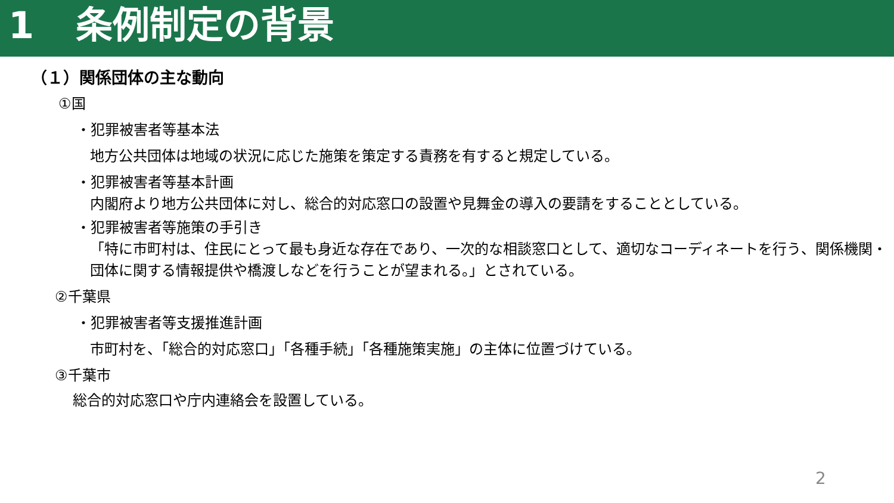1 条例制定の背景
（１）関係団体の主な動向
①国
・犯罪被害者等基本法
地方公共団体は地域の状況に応じた施策を策定する責務を有すると規定している。
・犯罪被害者等基本計画
内閣府より地方公共団体に対し、総合的対応窓口の設置や見舞金の導入の要請をすることとしている。
・犯罪被害者等施策の手引き
「特に市町村は、住民にとって最も身近な存在であり、一次的な相談窓口として、適切なコーディネートを行う、関係機関・団体に関する情報提供や橋渡しなどを行うことが望まれる。」とされている。
②千葉県
・犯罪被害者等支援推進計画
市町村を、「総合的対応窓口」「各種手続」「各種施策実施」の主体に位置づけている。
③千葉市
総合的対応窓口や庁内連絡会を設置している。
2